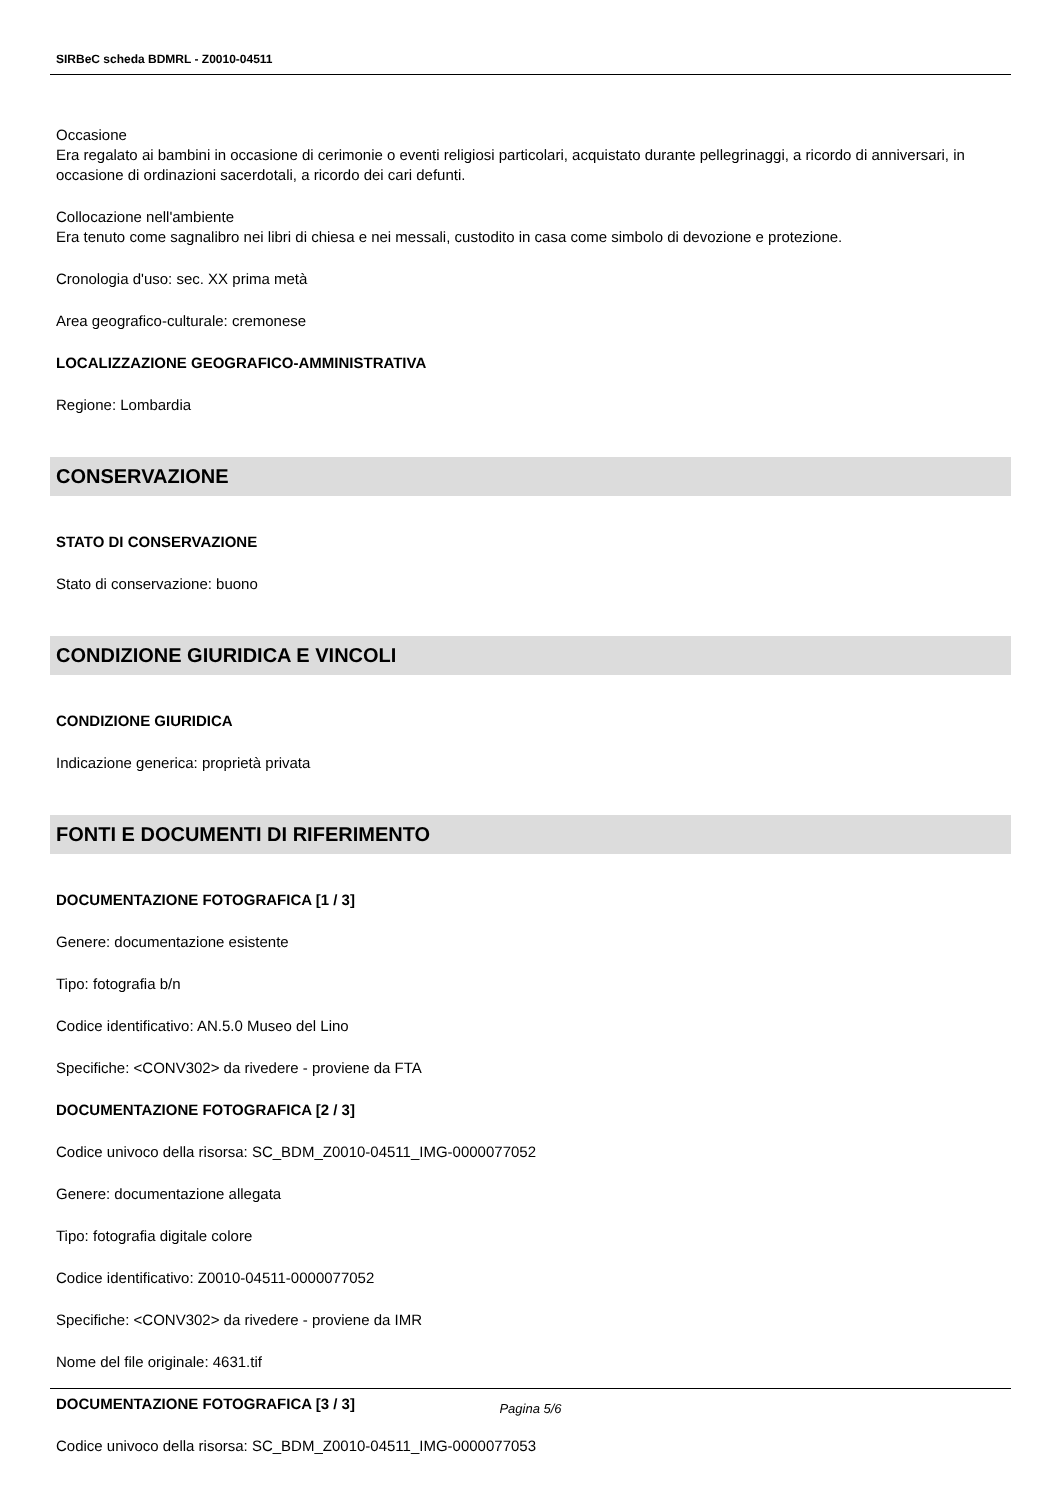SIRBeC scheda BDMRL - Z0010-04511
Occasione
Era regalato ai bambini in occasione di cerimonie o eventi religiosi particolari, acquistato durante pellegrinaggi, a ricordo di anniversari, in occasione di ordinazioni sacerdotali, a ricordo dei cari defunti.
Collocazione nell'ambiente
Era tenuto come sagnalibro nei libri di chiesa e nei messali, custodito in casa come simbolo di devozione e protezione.
Cronologia d'uso: sec. XX prima metà
Area geografico-culturale: cremonese
LOCALIZZAZIONE GEOGRAFICO-AMMINISTRATIVA
Regione: Lombardia
CONSERVAZIONE
STATO DI CONSERVAZIONE
Stato di conservazione: buono
CONDIZIONE GIURIDICA E VINCOLI
CONDIZIONE GIURIDICA
Indicazione generica: proprietà privata
FONTI E DOCUMENTI DI RIFERIMENTO
DOCUMENTAZIONE FOTOGRAFICA [1 / 3]
Genere: documentazione esistente
Tipo: fotografia b/n
Codice identificativo: AN.5.0 Museo del Lino
Specifiche: <CONV302> da rivedere - proviene da FTA
DOCUMENTAZIONE FOTOGRAFICA [2 / 3]
Codice univoco della risorsa: SC_BDM_Z0010-04511_IMG-0000077052
Genere: documentazione allegata
Tipo: fotografia digitale colore
Codice identificativo: Z0010-04511-0000077052
Specifiche: <CONV302> da rivedere - proviene da IMR
Nome del file originale: 4631.tif
DOCUMENTAZIONE FOTOGRAFICA [3 / 3]
Codice univoco della risorsa: SC_BDM_Z0010-04511_IMG-0000077053
Pagina 5/6